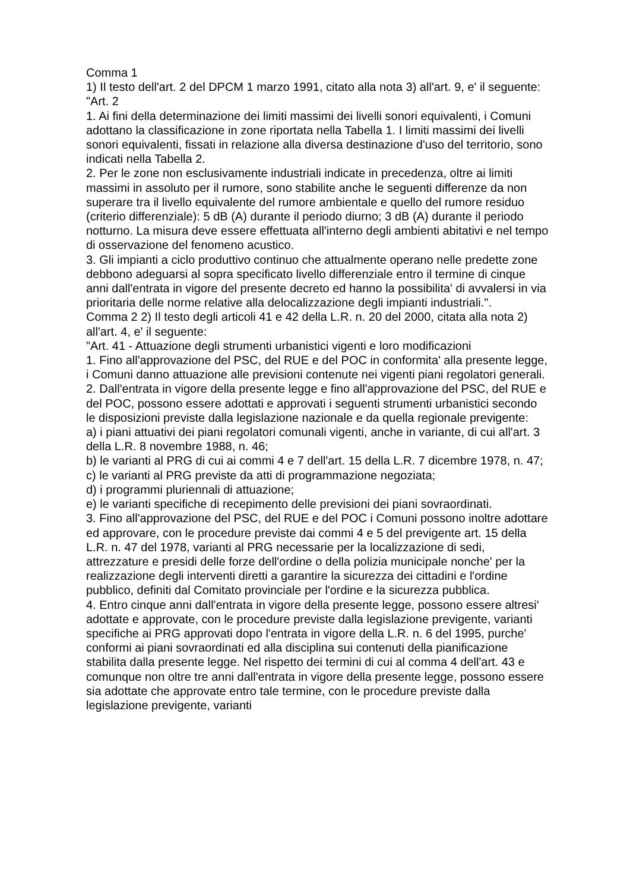Comma 1
1) Il testo dell'art. 2 del DPCM 1 marzo 1991, citato alla nota 3) all'art. 9, e' il seguente:
"Art. 2
1. Ai fini della determinazione dei limiti massimi dei livelli sonori equivalenti, i Comuni adottano la classificazione in zone riportata nella Tabella 1. I limiti massimi dei livelli sonori equivalenti, fissati in relazione alla diversa destinazione d'uso del territorio, sono indicati nella Tabella 2.
2. Per le zone non esclusivamente industriali indicate in precedenza, oltre ai limiti massimi in assoluto per il rumore, sono stabilite anche le seguenti differenze da non superare tra il livello equivalente del rumore ambientale e quello del rumore residuo (criterio differenziale): 5 dB (A) durante il periodo diurno; 3 dB (A) durante il periodo notturno. La misura deve essere effettuata all'interno degli ambienti abitativi e nel tempo di osservazione del fenomeno acustico.
3. Gli impianti a ciclo produttivo continuo che attualmente operano nelle predette zone debbono adeguarsi al sopra specificato livello differenziale entro il termine di cinque anni dall'entrata in vigore del presente decreto ed hanno la possibilita' di avvalersi in via prioritaria delle norme relative alla delocalizzazione degli impianti industriali.".
Comma 2 2) Il testo degli articoli 41 e 42 della L.R. n. 20 del 2000, citata alla nota 2) all'art. 4, e' il seguente:
"Art. 41 - Attuazione degli strumenti urbanistici vigenti e loro modificazioni
1. Fino all'approvazione del PSC, del RUE e del POC in conformita' alla presente legge, i Comuni danno attuazione alle previsioni contenute nei vigenti piani regolatori generali.
2. Dall'entrata in vigore della presente legge e fino all'approvazione del PSC, del RUE e del POC, possono essere adottati e approvati i seguenti strumenti urbanistici secondo le disposizioni previste dalla legislazione nazionale e da quella regionale previgente:
a) i piani attuativi dei piani regolatori comunali vigenti, anche in variante, di cui all'art. 3 della L.R. 8 novembre 1988, n. 46;
b) le varianti al PRG di cui ai commi 4 e 7 dell'art. 15 della L.R. 7 dicembre 1978, n. 47;
c) le varianti al PRG previste da atti di programmazione negoziata;
d) i programmi pluriennali di attuazione;
e) le varianti specifiche di recepimento delle previsioni dei piani sovraordinati.
3. Fino all'approvazione del PSC, del RUE e del POC i Comuni possono inoltre adottare ed approvare, con le procedure previste dai commi 4 e 5 del previgente art. 15 della L.R. n. 47 del 1978, varianti al PRG necessarie per la localizzazione di sedi, attrezzature e presidi delle forze dell'ordine o della polizia municipale nonche' per la realizzazione degli interventi diretti a garantire la sicurezza dei cittadini e l'ordine pubblico, definiti dal Comitato provinciale per l'ordine e la sicurezza pubblica.
4. Entro cinque anni dall'entrata in vigore della presente legge, possono essere altresi' adottate e approvate, con le procedure previste dalla legislazione previgente, varianti specifiche ai PRG approvati dopo l'entrata in vigore della L.R. n. 6 del 1995, purche' conformi ai piani sovraordinati ed alla disciplina sui contenuti della pianificazione stabilita dalla presente legge. Nel rispetto dei termini di cui al comma 4 dell'art. 43 e comunque non oltre tre anni dall'entrata in vigore della presente legge, possono essere sia adottate che approvate entro tale termine, con le procedure previste dalla legislazione previgente, varianti